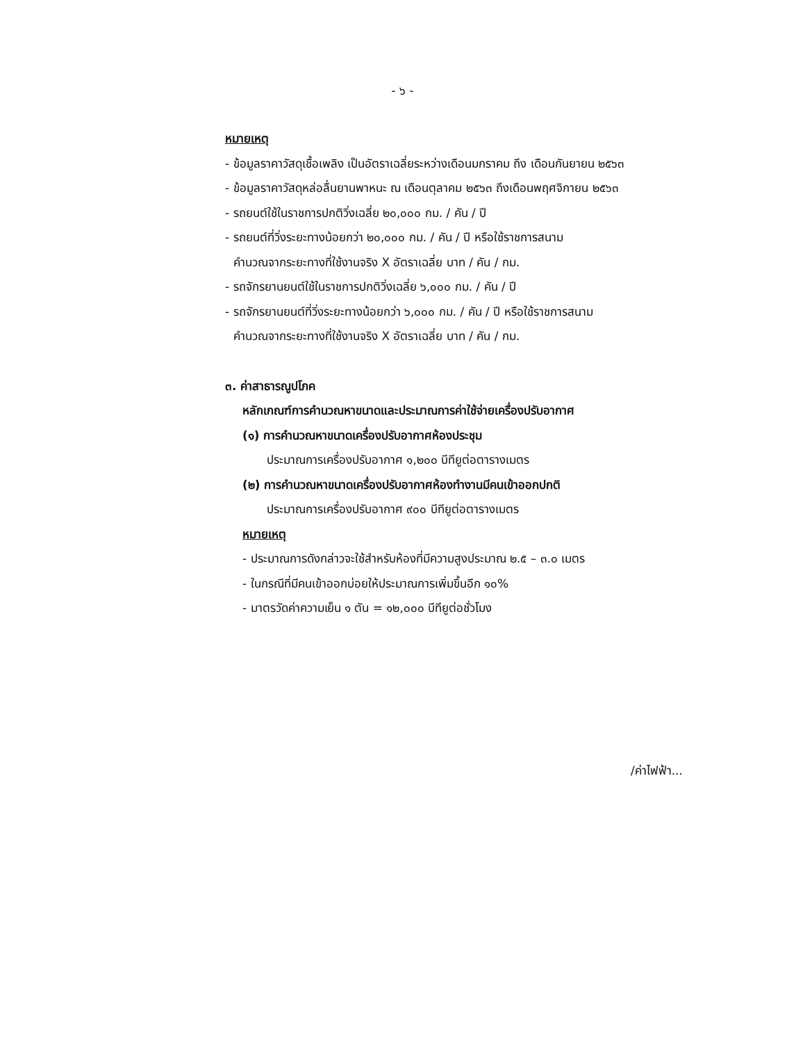- ๖ -
หมายเหตุ
- ข้อมูลราคาวัสดุเชื้อเพลิง เป็นอัตราเฉลี่ยระหว่างเดือนมกราคม ถึง เดือนกันยายน ๒๕๖๓
- ข้อมูลราคาวัสดุหล่อลื่นยานพาหนะ ณ เดือนตุลาคม ๒๕๖๓ ถึงเดือนพฤศจิกายน ๒๕๖๓
- รถยนต์ใช้ในราชการปกติวิ่งเฉลี่ย ๒๐,๐๐๐ กม. / คัน / ปี
- รถยนต์ที่วิ่งระยะทางน้อยกว่า ๒๐,๐๐๐ กม. / คัน / ปี หรือใช้ราชการสนาม
คำนวณจากระยะทางที่ใช้งานจริง X อัตราเฉลี่ย บาท / คัน / กม.
- รถจักรยานยนต์ใช้ในราชการปกติวิ่งเฉลี่ย ๖,๐๐๐ กม. / คัน / ปี
- รถจักรยานยนต์ที่วิ่งระยะทางน้อยกว่า ๖,๐๐๐ กม. / คัน / ปี หรือใช้ราชการสนาม
คำนวณจากระยะทางที่ใช้งานจริง X อัตราเฉลี่ย บาท / คัน / กม.
๓. ค่าสาธารณูปโภค
หลักเกณฑ์การคำนวณหาขนาดและประมาณการค่าใช้จ่ายเครื่องปรับอากาศ
(๑) การคำนวณหาขนาดเครื่องปรับอากาศห้องประชุม
ประมาณการเครื่องปรับอากาศ ๑,๒๐๐ บีทียูต่อตารางเมตร
(๒) การคำนวณหาขนาดเครื่องปรับอากาศห้องทำงานมีคนเข้าออกปกติ
ประมาณการเครื่องปรับอากาศ ๙๐๐ บีทียูต่อตารางเมตร
หมายเหตุ
- ประมาณการดังกล่าวจะใช้สำหรับห้องที่มีความสูงประมาณ ๒.๕ – ๓.๐ เมตร
- ในกรณีที่มีคนเข้าออกบ่อยให้ประมาณการเพิ่มขึ้นอีก ๑๐%
- มาตรวัดค่าความเย็น ๑ ตัน = ๑๒,๐๐๐ บีทียูต่อชั่วโมง
/ค่าไฟฟ้า...